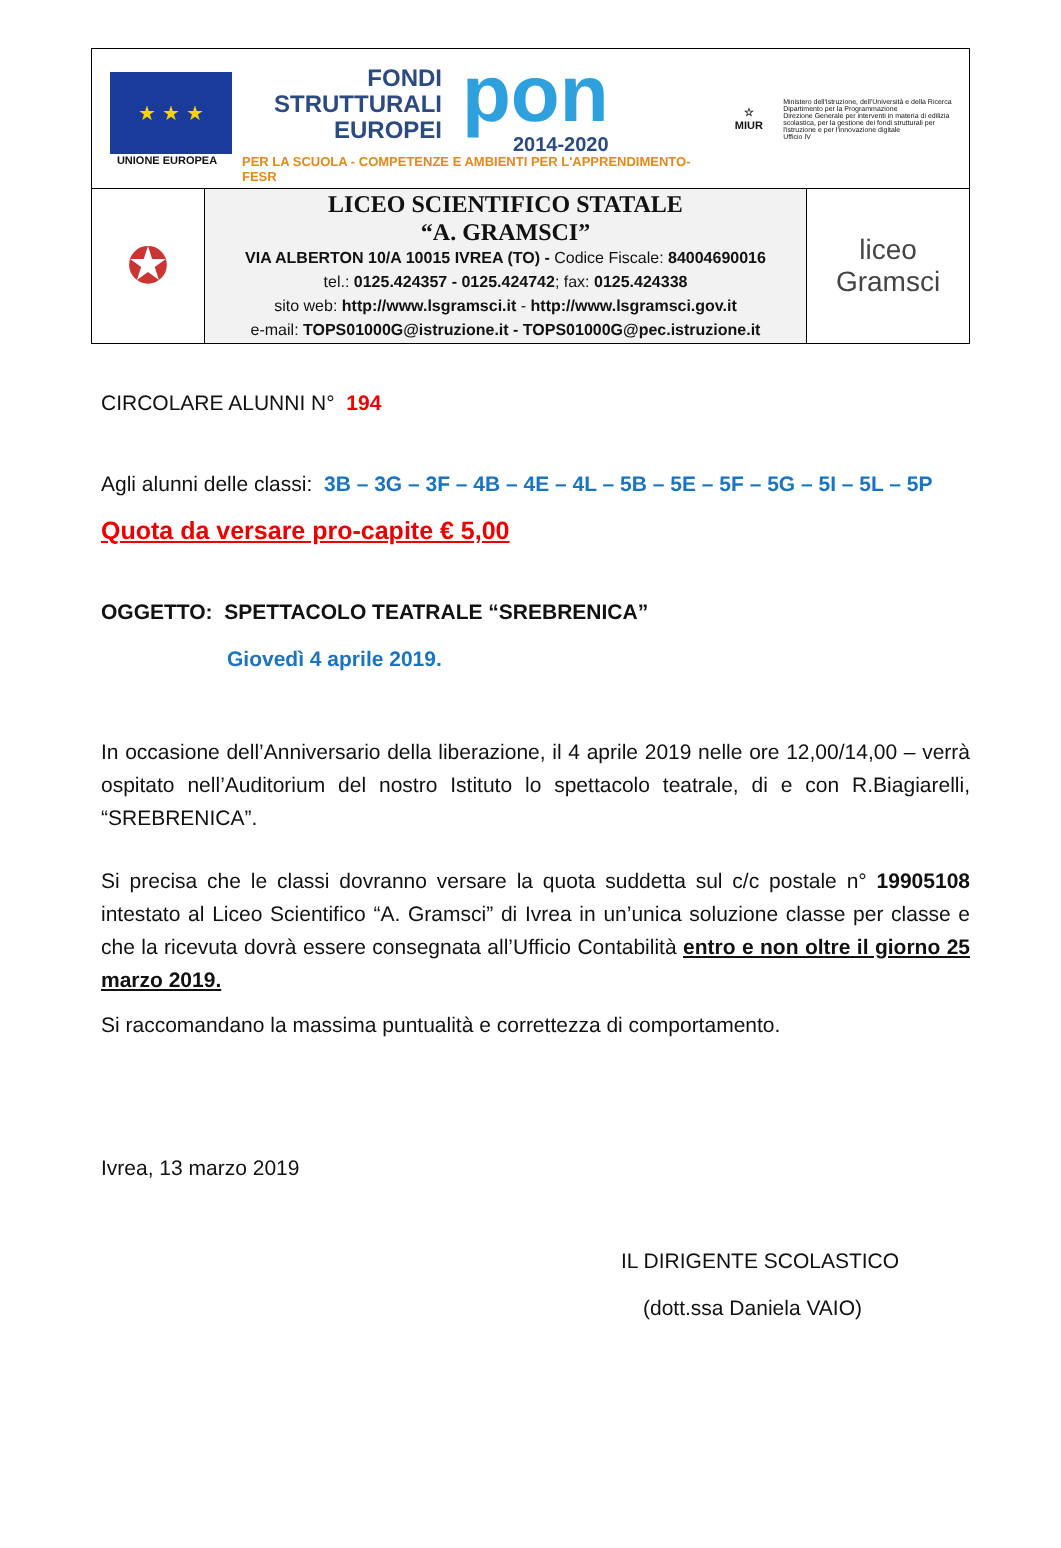★ ★ ★
UNIONE EUROPEA
FONDI
STRUTTURALI
EUROPEI
pon
2014-2020
PER LA SCUOLA - COMPETENZE E AMBIENTI PER L'APPRENDIMENTO-FESR
☆
MIUR
Ministero dell'Istruzione, dell'Università e della Ricerca
Dipartimento per la Programmazione
Direzione Generale per interventi in materia di edilizia scolastica, per la gestione dei fondi strutturali per l'istruzione e per l'innovazione digitale
Ufficio IV
| ✪ | LICEO SCIENTIFICO STATALE “A. GRAMSCI” VIA ALBERTON 10/A 10015 IVREA (TO) - Codice Fiscale: 84004690016 tel.: 0125.424357 - 0125.424742 ; fax: 0125.424338 sito web: http://www.lsgramsci.it - http://www.lsgramsci.gov.it e-mail: TOPS01000G@istruzione.it - TOPS01000G@pec.istruzione.it | liceo Gramsci |
CIRCOLARE ALUNNI N° 194
Agli alunni delle classi: 3B – 3G – 3F – 4B – 4E – 4L – 5B – 5E – 5F – 5G – 5I – 5L – 5P
Quota da versare pro-capite € 5,00
OGGETTO: SPETTACOLO TEATRALE “SREBRENICA”
Giovedì 4 aprile 2019.
In occasione dell’Anniversario della liberazione, il 4 aprile 2019 nelle ore 12,00/14,00 – verrà ospitato nell’Auditorium del nostro Istituto lo spettacolo teatrale, di e con R.Biagiarelli, “SREBRENICA”.
Si precisa che le classi dovranno versare la quota suddetta sul c/c postale n° 19905108 intestato al Liceo Scientifico “A. Gramsci” di Ivrea in un’unica soluzione classe per classe e che la ricevuta dovrà essere consegnata all’Ufficio Contabilità entro e non oltre il giorno 25 marzo 2019.
Si raccomandano la massima puntualità e correttezza di comportamento.
Ivrea, 13 marzo 2019
IL DIRIGENTE SCOLASTICO
(dott.ssa Daniela VAIO)